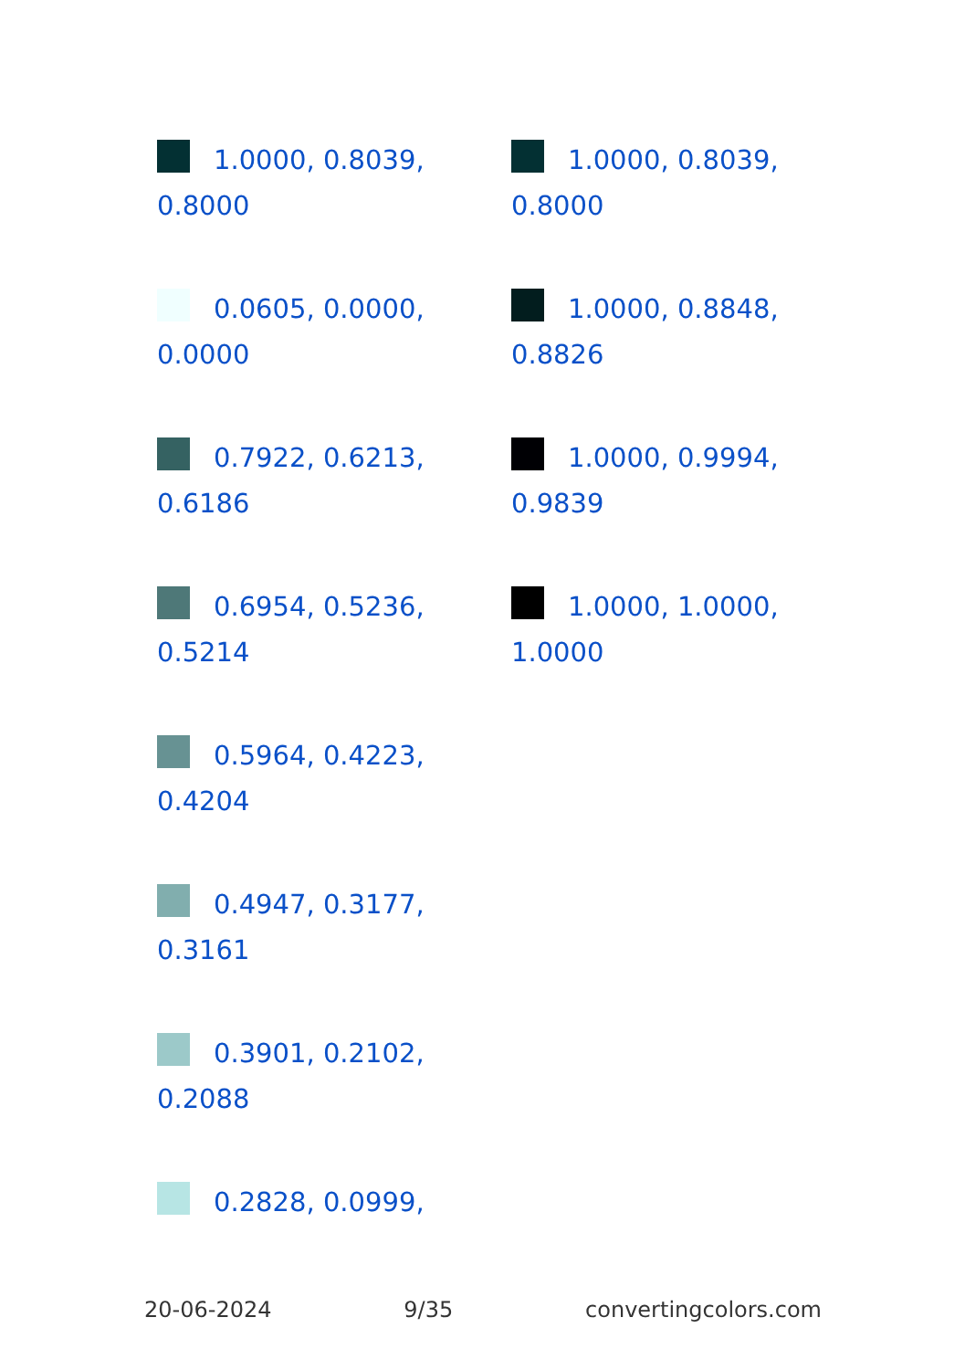1.0000, 0.8039,
0.8000
0.0605, 0.0000,
0.0000
0.7922, 0.6213,
0.6186
0.6954, 0.5236,
0.5214
0.5964, 0.4223,
0.4204
0.4947, 0.3177,
0.3161
0.3901, 0.2102,
0.2088
0.2828, 0.0999,
1.0000, 0.8039,
0.8000
1.0000, 0.8848,
0.8826
1.0000, 0.9994,
0.9839
1.0000, 1.0000,
1.0000
20-06-2024 9/35 convertingcolors.com